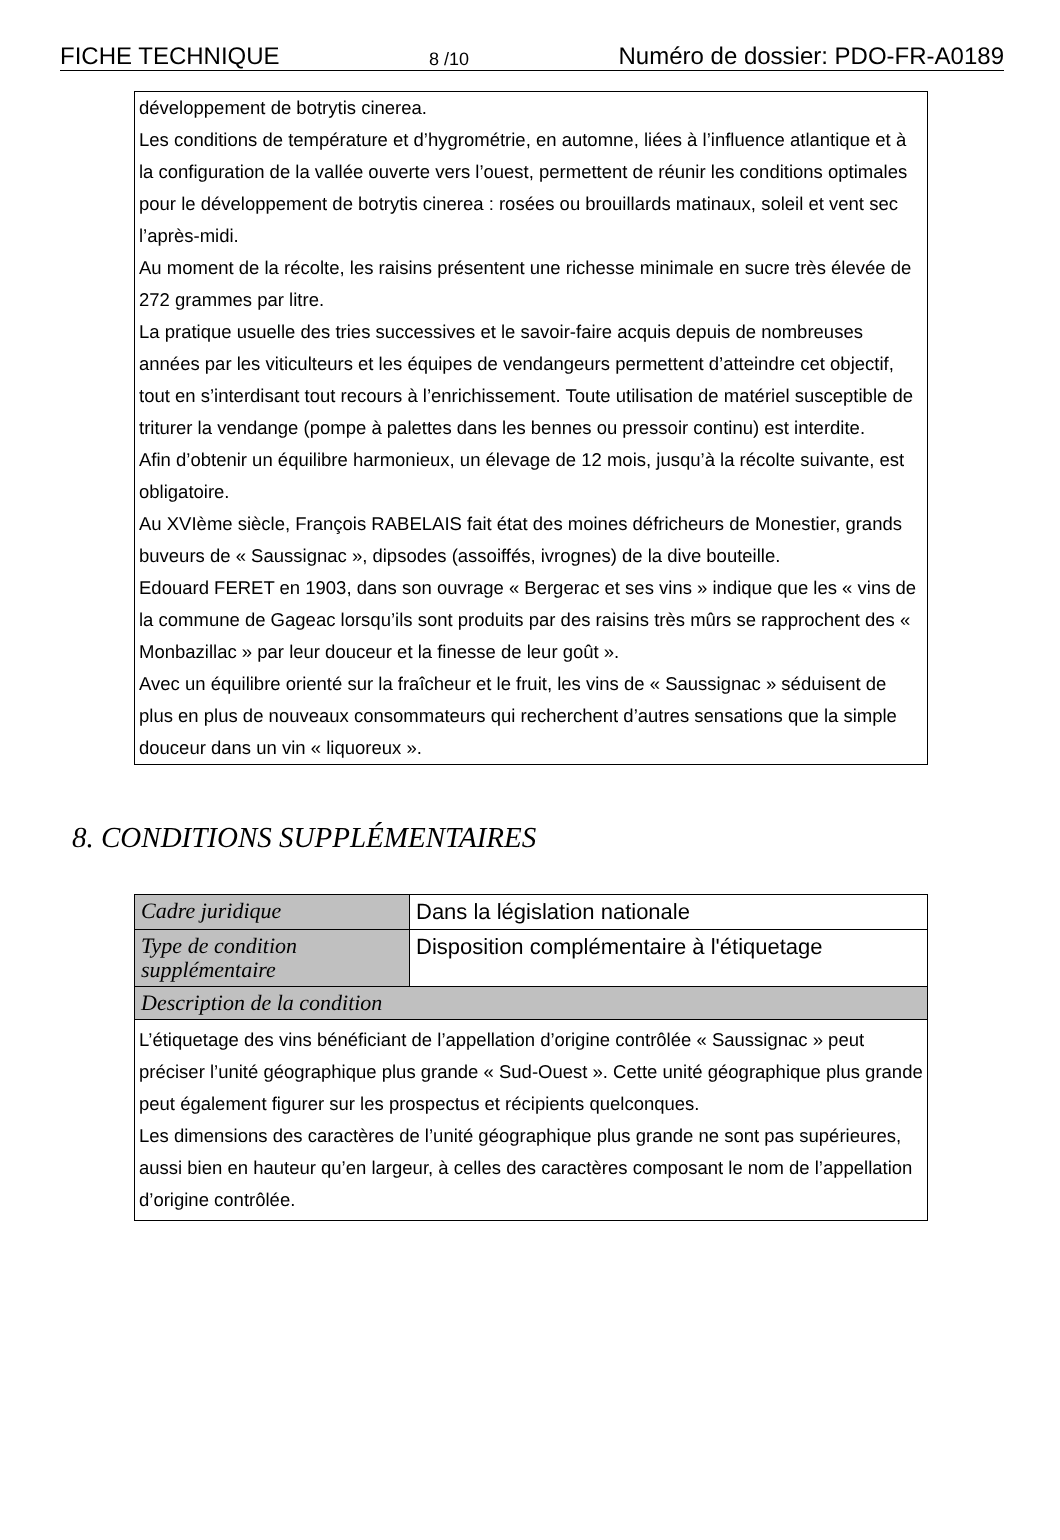FICHE TECHNIQUE 8 /10 Numéro de dossier: PDO-FR-A0189
développement de botrytis cinerea.
Les conditions de température et d’hygrométrie, en automne, liées à l’influence atlantique et à la configuration de la vallée ouverte vers l’ouest, permettent de réunir les conditions optimales pour le développement de botrytis cinerea : rosées ou brouillards matinaux, soleil et vent sec l’après-midi.
Au moment de la récolte, les raisins présentent une richesse minimale en sucre très élevée de 272 grammes par litre.
La pratique usuelle des tries successives et le savoir-faire acquis depuis de nombreuses années par les viticulteurs et les équipes de vendangeurs permettent d’atteindre cet objectif, tout en s’interdisant tout recours à l’enrichissement. Toute utilisation de matériel susceptible de triturer la vendange (pompe à palettes dans les bennes ou pressoir continu) est interdite.
Afin d’obtenir un équilibre harmonieux, un élevage de 12 mois, jusqu’à la récolte suivante, est obligatoire.
Au XVIème siècle, François RABELAIS fait état des moines défricheurs de Monestier, grands buveurs de « Saussignac », dipsodes (assoiffés, ivrognes) de la dive bouteille.
Edouard FERET en 1903, dans son ouvrage « Bergerac et ses vins » indique que les « vins de la commune de Gageac lorsqu’ils sont produits par des raisins très mûrs se rapprochent des « Monbazillac » par leur douceur et la finesse de leur goût ».
Avec un équilibre orienté sur la fraîcheur et le fruit, les vins de « Saussignac » séduisent de plus en plus de nouveaux consommateurs qui recherchent d’autres sensations que la simple douceur dans un vin « liquoreux ».
8. CONDITIONS SUPPLÉMENTAIRES
| Cadre juridique | Dans la législation nationale |
| Type de condition supplémentaire | Disposition complémentaire à l'étiquetage |
| Description de la condition | |
| L’étiquetage des vins bénéficiant de l’appellation d’origine contrôlée « Saussignac » peut préciser l’unité géographique plus grande « Sud-Ouest ». Cette unité géographique plus grande peut également figurer sur les prospectus et récipients quelconques. Les dimensions des caractères de l’unité géographique plus grande ne sont pas supérieures, aussi bien en hauteur qu’en largeur, à celles des caractères composant le nom de l’appellation d’origine contrôlée. | |